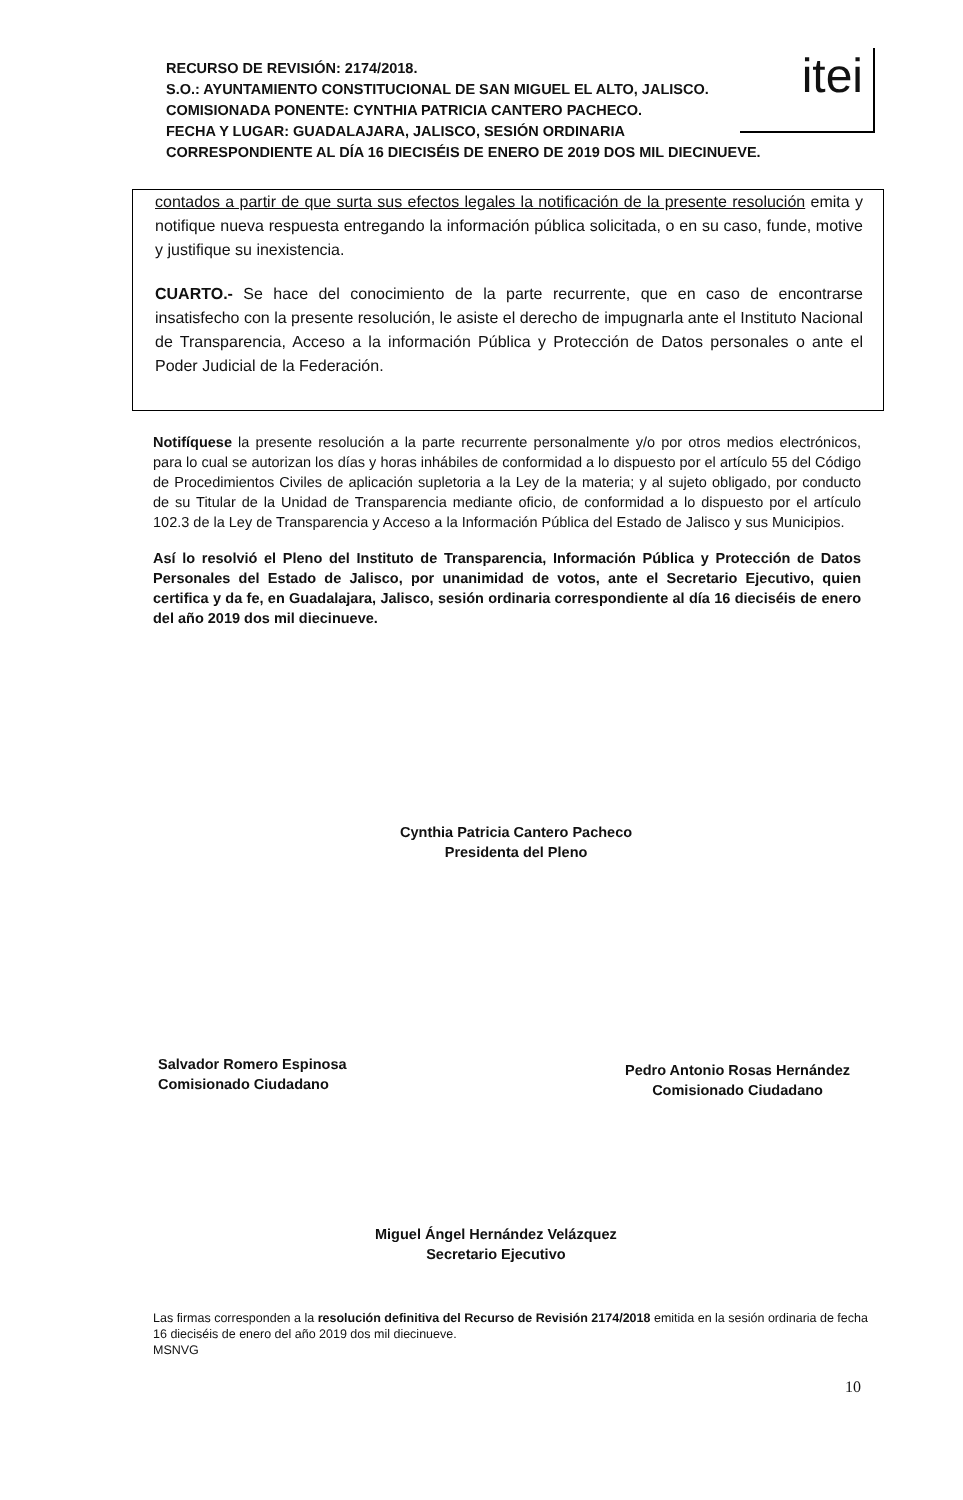RECURSO DE REVISIÓN: 2174/2018.
S.O.: AYUNTAMIENTO CONSTITUCIONAL DE SAN MIGUEL EL ALTO, JALISCO.
COMISIONADA PONENTE: CYNTHIA PATRICIA CANTERO PACHECO.
FECHA Y LUGAR: GUADALAJARA, JALISCO, SESIÓN ORDINARIA
CORRESPONDIENTE AL DÍA 16 DIECISÉIS DE ENERO DE 2019 DOS MIL DIECINUEVE.
itei
contados a partir de que surta sus efectos legales la notificación de la presente resolución emita y notifique nueva respuesta entregando la información pública solicitada, o en su caso, funde, motive y justifique su inexistencia.
CUARTO.- Se hace del conocimiento de la parte recurrente, que en caso de encontrarse insatisfecho con la presente resolución, le asiste el derecho de impugnarla ante el Instituto Nacional de Transparencia, Acceso a la información Pública y Protección de Datos personales o ante el Poder Judicial de la Federación.
Notifíquese la presente resolución a la parte recurrente personalmente y/o por otros medios electrónicos, para lo cual se autorizan los días y horas inhábiles de conformidad a lo dispuesto por el artículo 55 del Código de Procedimientos Civiles de aplicación supletoria a la Ley de la materia; y al sujeto obligado, por conducto de su Titular de la Unidad de Transparencia mediante oficio, de conformidad a lo dispuesto por el artículo 102.3 de la Ley de Transparencia y Acceso a la Información Pública del Estado de Jalisco y sus Municipios.
Así lo resolvió el Pleno del Instituto de Transparencia, Información Pública y Protección de Datos Personales del Estado de Jalisco, por unanimidad de votos, ante el Secretario Ejecutivo, quien certifica y da fe, en Guadalajara, Jalisco, sesión ordinaria correspondiente al día 16 dieciséis de enero del año 2019 dos mil diecinueve.
Cynthia Patricia Cantero Pacheco
Presidenta del Pleno
Salvador Romero Espinosa
Comisionado Ciudadano
Pedro Antonio Rosas Hernández
Comisionado Ciudadano
Miguel Ángel Hernández Velázquez
Secretario Ejecutivo
Las firmas corresponden a la resolución definitiva del Recurso de Revisión 2174/2018 emitida en la sesión ordinaria de fecha 16 dieciséis de enero del año 2019 dos mil diecinueve.
MSNVG
10